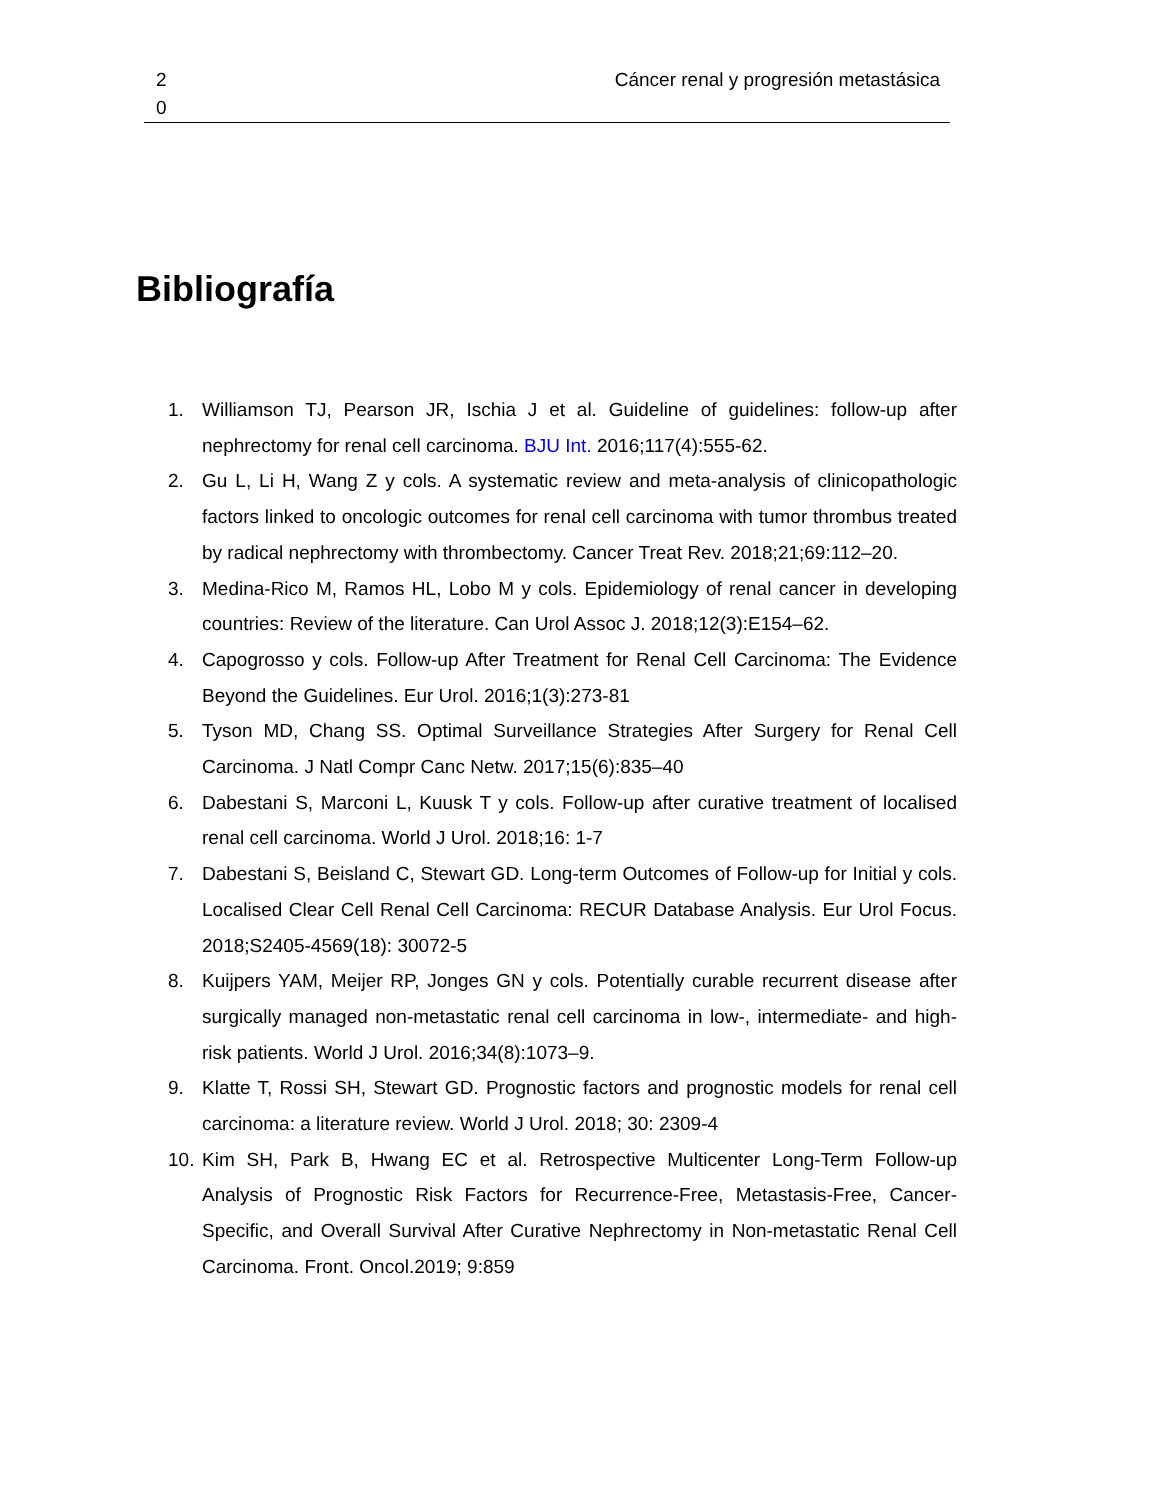2 0
Cáncer renal y progresión metastásica
Bibliografía
1. Williamson TJ, Pearson JR, Ischia J et al. Guideline of guidelines: follow-up after nephrectomy for renal cell carcinoma. BJU Int. 2016;117(4):555-62.
2. Gu L, Li H, Wang Z y cols. A systematic review and meta-analysis of clinicopathologic factors linked to oncologic outcomes for renal cell carcinoma with tumor thrombus treated by radical nephrectomy with thrombectomy. Cancer Treat Rev. 2018;21;69:112–20.
3. Medina-Rico M, Ramos HL, Lobo M y cols. Epidemiology of renal cancer in developing countries: Review of the literature. Can Urol Assoc J. 2018;12(3):E154–62.
4. Capogrosso y cols. Follow-up After Treatment for Renal Cell Carcinoma: The Evidence Beyond the Guidelines. Eur Urol. 2016;1(3):273-81
5. Tyson MD, Chang SS. Optimal Surveillance Strategies After Surgery for Renal Cell Carcinoma. J Natl Compr Canc Netw. 2017;15(6):835–40
6. Dabestani S, Marconi L, Kuusk T y cols. Follow-up after curative treatment of localised renal cell carcinoma. World J Urol. 2018;16: 1-7
7. Dabestani S, Beisland C, Stewart GD. Long-term Outcomes of Follow-up for Initial y cols. Localised Clear Cell Renal Cell Carcinoma: RECUR Database Analysis. Eur Urol Focus. 2018;S2405-4569(18): 30072-5
8. Kuijpers YAM, Meijer RP, Jonges GN y cols. Potentially curable recurrent disease after surgically managed non-metastatic renal cell carcinoma in low-, intermediate- and high-risk patients. World J Urol. 2016;34(8):1073–9.
9. Klatte T, Rossi SH, Stewart GD. Prognostic factors and prognostic models for renal cell carcinoma: a literature review. World J Urol. 2018; 30: 2309-4
10. Kim SH, Park B, Hwang EC et al. Retrospective Multicenter Long-Term Follow-up Analysis of Prognostic Risk Factors for Recurrence-Free, Metastasis-Free, Cancer-Specific, and Overall Survival After Curative Nephrectomy in Non-metastatic Renal Cell Carcinoma. Front. Oncol.2019; 9:859